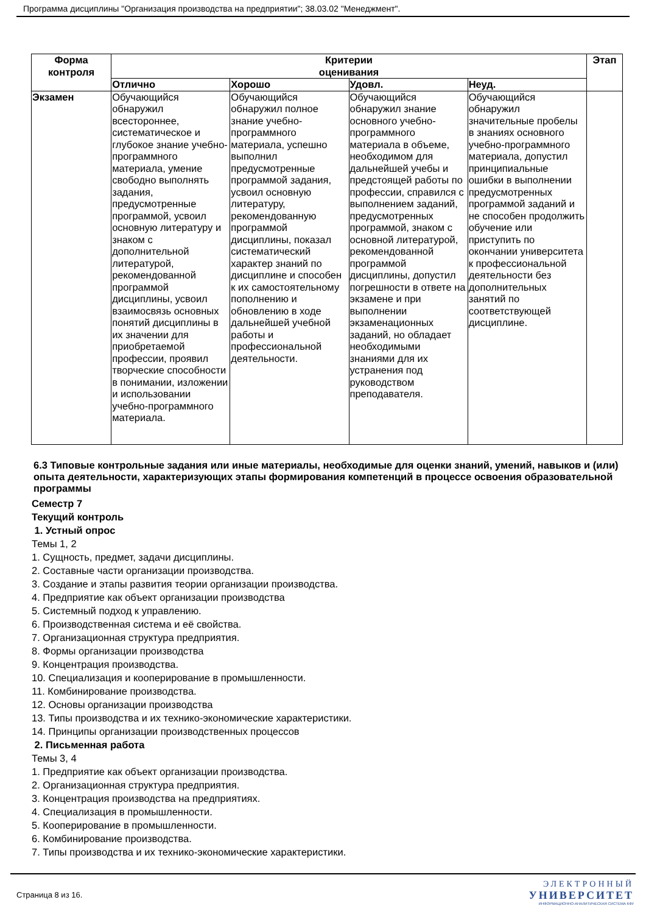Программа дисциплины "Организация производства на предприятии"; 38.03.02 "Менеджмент".
| Форма контроля | Критерии оценивания | | | | Этап |
| --- | --- | --- | --- | --- | --- |
| | Отлично | Хорошо | Удовл. | Неуд. | |
| Экзамен | Обучающийся обнаружил всестороннее, систематическое и глубокое знание учебно-программного материала, умение свободно выполнять задания, предусмотренные программой, усвоил основную литературу и знаком с дополнительной литературой, рекомендованной программой дисциплины, усвоил взаимосвязь основных понятий дисциплины в их значении для приобретаемой профессии, проявил творческие способности в понимании, изложении и использовании учебно-программного материала. | Обучающийся обнаружил полное знание учебно-программного материала, успешно выполнил предусмотренные программой задания, усвоил основную литературу, рекомендованную программой дисциплины, показал систематический характер знаний по дисциплине и способен к их самостоятельному пополнению и обновлению в ходе дальнейшей учебной работы и профессиональной деятельности. | Обучающийся обнаружил знание основного учебно-программного материала в объеме, необходимом для дальнейшей учебы и предстоящей работы по профессии, справился с выполнением заданий, предусмотренных программой, знаком с основной литературой, рекомендованной программой дисциплины, допустил погрешности в ответе на экзамене и при выполнении экзаменационных заданий, но обладает необходимыми знаниями для их устранения под руководством преподавателя. | Обучающийся обнаружил значительные пробелы в знаниях основного учебно-программного материала, допустил принципиальные ошибки в выполнении предусмотренных программой заданий и не способен продолжить обучение или приступить по окончании университета к профессиональной деятельности без дополнительных занятий по соответствующей дисциплине. | |
6.3 Типовые контрольные задания или иные материалы, необходимые для оценки знаний, умений, навыков и (или) опыта деятельности, характеризующих этапы формирования компетенций в процессе освоения образовательной программы
Семестр 7
Текущий контроль
1. Устный опрос
Темы 1, 2
1. Сущность, предмет, задачи дисциплины.
2. Составные части организации производства.
3. Создание и этапы развития теории организации производства.
4. Предприятие как объект организации производства
5. Системный подход к управлению.
6. Производственная система и её свойства.
7. Организационная структура предприятия.
8. Формы организации производства
9. Концентрация производства.
10. Специализация и кооперирование в промышленности.
11. Комбинирование производства.
12. Основы организации производства
13. Типы производства и их технико-экономические характеристики.
14. Принципы организации производственных процессов
2. Письменная работа
Темы 3, 4
1. Предприятие как объект организации производства.
2. Организационная структура предприятия.
3. Концентрация производства на предприятиях.
4. Специализация в промышленности.
5. Кооперирование в промышленности.
6. Комбинирование производства.
7. Типы производства и их технико-экономические характеристики.
Страница 8 из 16.
ЭЛЕКТРОННЫЙ
УНИВЕРСИТЕТ
ИНФОРМАЦИОННО-АНАЛИТИЧЕСКАЯ СИСТЕМА КФУ